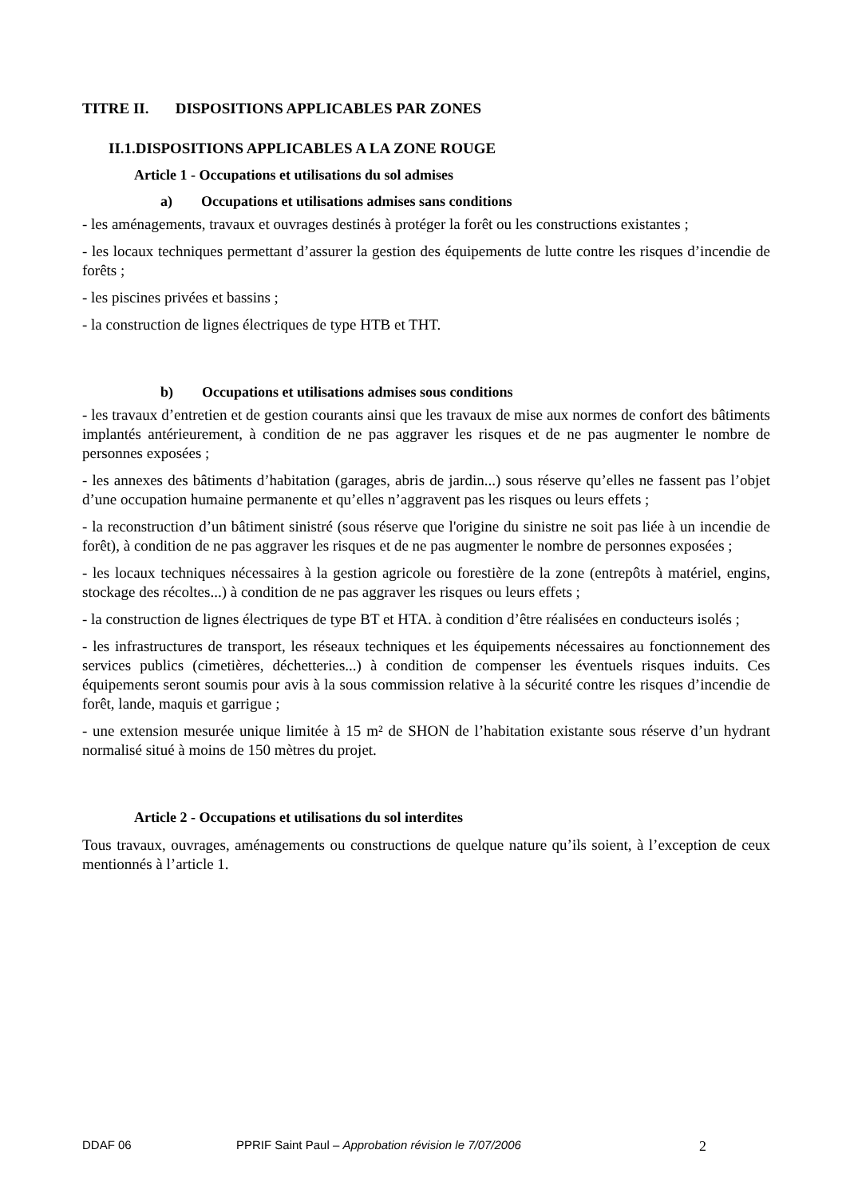TITRE II. DISPOSITIONS APPLICABLES PAR ZONES
II.1.DISPOSITIONS APPLICABLES A LA ZONE ROUGE
Article 1 - Occupations et utilisations du sol admises
a) Occupations et utilisations admises sans conditions
- les aménagements, travaux et ouvrages destinés à protéger la forêt ou les constructions existantes ;
- les locaux techniques permettant d’assurer la gestion des équipements de lutte contre les risques d’incendie de forêts ;
- les piscines privées et bassins ;
- la construction de lignes électriques de type HTB et THT.
b) Occupations et utilisations admises sous conditions
- les travaux d’entretien et de gestion courants ainsi que les travaux de mise aux normes de confort des bâtiments implantés antérieurement, à condition de ne pas aggraver les risques et de ne pas augmenter le nombre de personnes exposées ;
- les annexes des bâtiments d’habitation (garages, abris de jardin...) sous réserve qu’elles ne fassent pas l’objet d’une occupation humaine permanente et qu’elles n’aggravent pas les risques ou leurs effets ;
- la reconstruction d’un bâtiment sinistré (sous réserve que l'origine du sinistre ne soit pas liée à un incendie de forêt), à condition de ne pas aggraver les risques et de ne pas augmenter le nombre de personnes exposées ;
- les locaux techniques nécessaires à la gestion agricole ou forestière de la zone (entrepôts à matériel, engins, stockage des récoltes...) à condition de ne pas aggraver les risques ou leurs effets ;
- la construction de lignes électriques de type BT et HTA. à condition d’être réalisées en conducteurs isolés ;
- les infrastructures de transport, les réseaux techniques et les équipements nécessaires au fonctionnement des services publics (cimetières, déchetteries...) à condition de compenser les éventuels risques induits. Ces équipements seront soumis pour avis à la sous commission relative à la sécurité contre les risques d’incendie de forêt, lande, maquis et garrigue ;
- une extension mesurée unique limitée à 15 m² de SHON de l’habitation existante sous réserve d’un hydrant normalisé situé à moins de 150 mètres du projet.
Article 2 - Occupations et utilisations du sol interdites
Tous travaux, ouvrages, aménagements ou constructions de quelque nature qu’ils soient, à l’exception de ceux mentionnés à l’article 1.
DDAF 06 PPRIF Saint Paul – Approbation révision le 7/07/2006 2